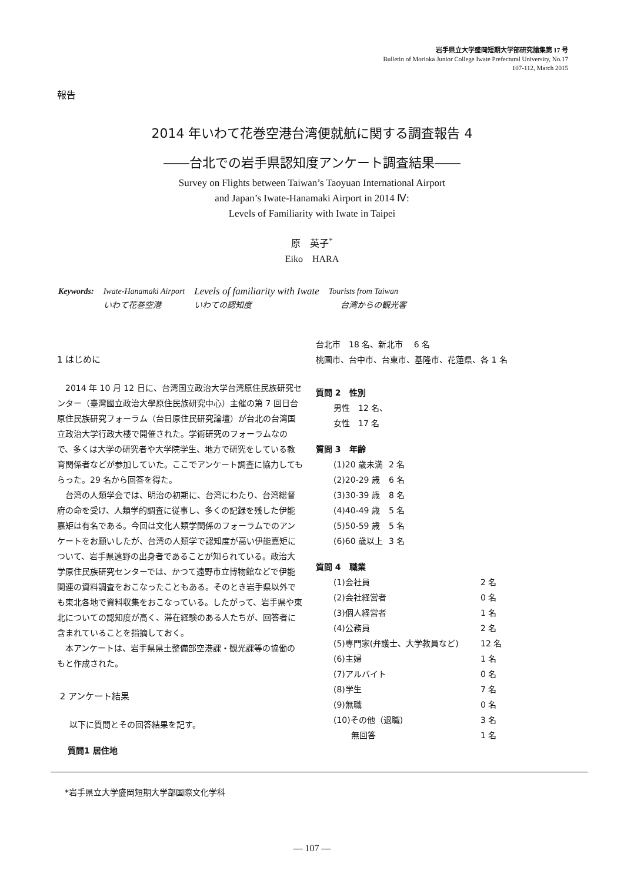岩手県立大学盛岡短期大学部研究論集第 17 号
Bulletin of Morioka Junior College Iwate Prefectural University, No.17
107-112, March 2015
報告
2014 年いわて花巻空港台湾便就航に関する調査報告 4
――台北での岩手県認知度アンケート調査結果――
Survey on Flights between Taiwan’s Taoyuan International Airport
and Japan’s Iwate-Hanamaki Airport in 2014 Ⅳ:
Levels of Familiarity with Iwate in Taipei
原　英子<sup>*</sup>
Eiko　HARA
| Keywords: | Iwate-Hanamaki Airport | Levels of familiarity with Iwate | Tourists from Taiwan |
| | いわて花巻空港 | いわての認知度 | 台湾からの観光客 |
1 はじめに
2014 年 10 月 12 日に、台湾国立政治大学台湾原住民族研究センター（臺灣國立政治大學原住民族研究中心）主催の第 7 回日台原住民族研究フォーラム（台日原住民研究論壇）が台北の台湾国立政治大学行政大楼で開催された。学術研究のフォーラムなので、多くは大学の研究者や大学院学生、地方で研究をしている教育関係者などが参加していた。ここでアンケート調査に協力してもらった。29 名から回答を得た。
台湾の人類学会では、明治の初期に、台湾にわたり、台湾総督府の命を受け、人類学的調査に従事し、多くの記録を残した伊能嘉矩は有名である。今回は文化人類学関係のフォーラムでのアンケートをお願いしたが、台湾の人類学で認知度が高い伊能嘉矩について、岩手県遠野の出身者であることが知られている。政治大学原住民族研究センターでは、かつて遠野市立博物館などで伊能関連の資料調査をおこなったこともある。そのとき岩手県以外でも東北各地で資料収集をおこなっている。したがって、岩手県や東北についての認知度が高く、滞在経験のある人たちが、回答者に含まれていることを指摘しておく。
本アンケートは、岩手県県土整備部空港課・観光課等の協働のもと作成された。
2 アンケート結果
以下に質問とその回答結果を記す。
質問1 居住地
台北市　18 名、新北市　 6 名
桃園市、台中市、台東市、基隆市、花蓮県、各 1 名
質問 2　性別
男性　12 名、
女性　17 名
質問 3　年齢
| (1)20 歳未満 | 2 名 |
| (2)20-29 歳 | 6 名 |
| (3)30-39 歳 | 8 名 |
| (4)40-49 歳 | 5 名 |
| (5)50-59 歳 | 5 名 |
| (6)60 歳以上 | 3 名 |
質問 4　職業
| (1)会社員 | 2 名 |
| (2)会社経営者 | 0 名 |
| (3)個人経営者 | 1 名 |
| (4)公務員 | 2 名 |
| (5)専門家(弁護士、大学教員など) | 12 名 |
| (6)主婦 | 1 名 |
| (7)アルバイト | 0 名 |
| (8)学生 | 7 名 |
| (9)無職 | 0 名 |
| (10)その他（退職) | 3 名 |
| 無回答 | 1 名 |
*岩手県立大学盛岡短期大学部国際文化学科
― 107 ―